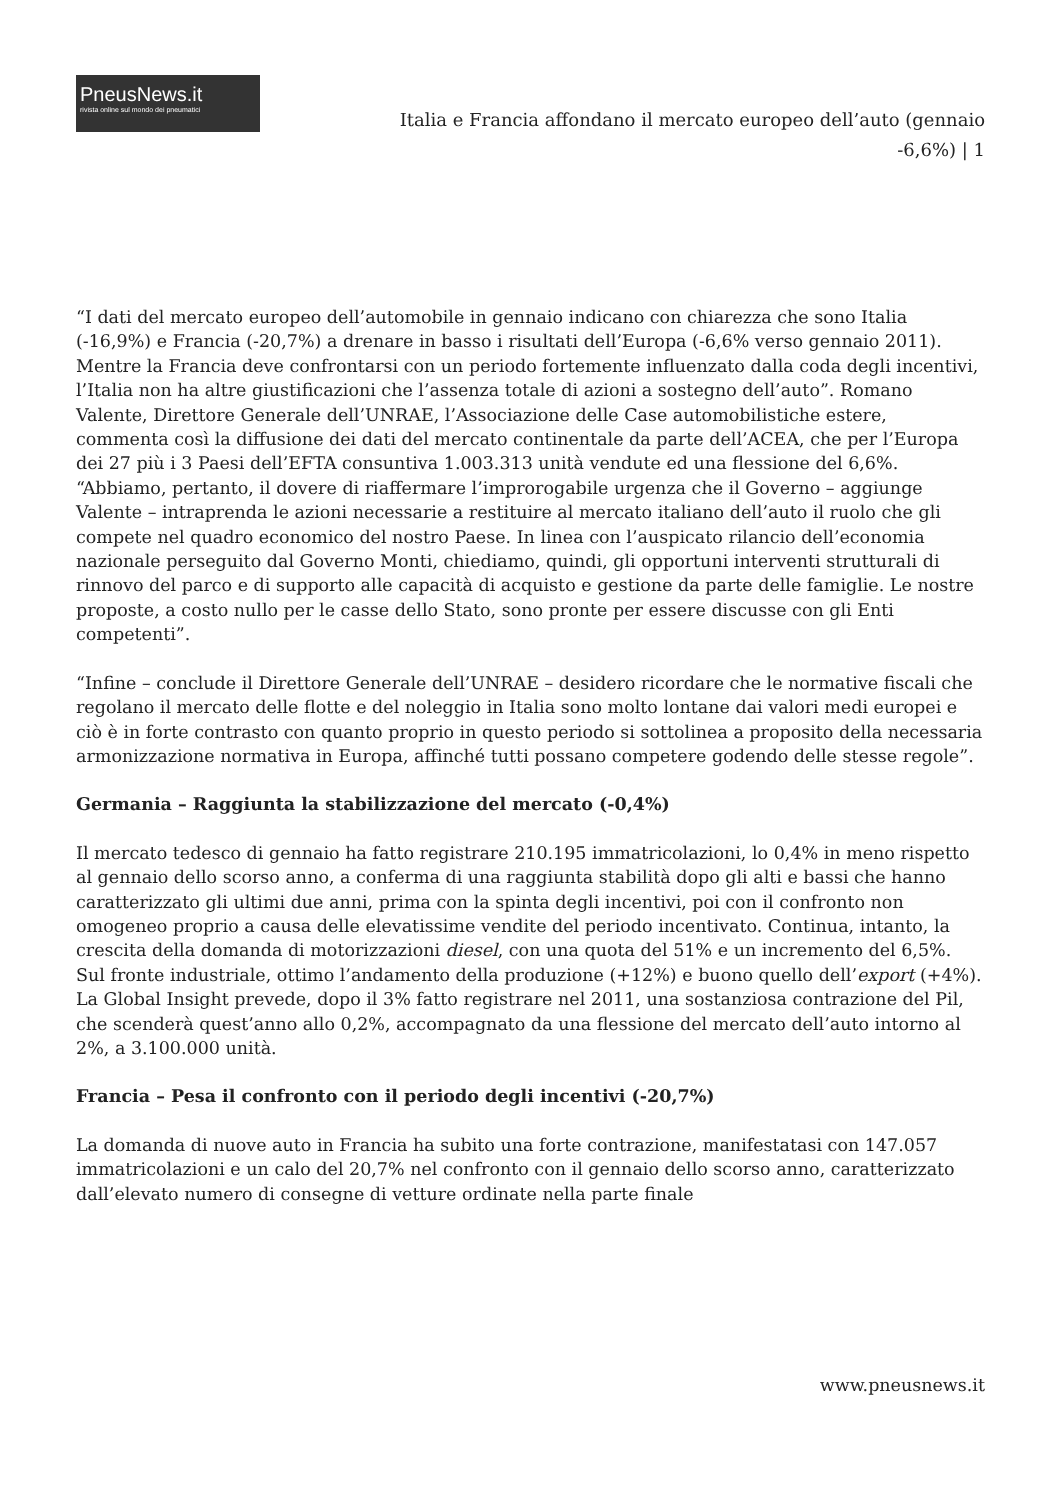PneusNews.it
rivista online sul mondo dei pneumatici
Italia e Francia affondano il mercato europeo dell’auto (gennaio -6,6%) | 1
“I dati del mercato europeo dell’automobile in gennaio indicano con chiarezza che sono Italia (-16,9%) e Francia (-20,7%) a drenare in basso i risultati dell’Europa (-6,6% verso gennaio 2011). Mentre la Francia deve confrontarsi con un periodo fortemente influenzato dalla coda degli incentivi, l’Italia non ha altre giustificazioni che l’assenza totale di azioni a sostegno dell’auto”. Romano Valente, Direttore Generale dell’UNRAE, l’Associazione delle Case automobilistiche estere, commenta così la diffusione dei dati del mercato continentale da parte dell’ACEA, che per l’Europa dei 27 più i 3 Paesi dell’EFTA consuntiva 1.003.313 unità vendute ed una flessione del 6,6%. “Abbiamo, pertanto, il dovere di riaffermare l’improrogabile urgenza che il Governo – aggiunge Valente – intraprenda le azioni necessarie a restituire al mercato italiano dell’auto il ruolo che gli compete nel quadro economico del nostro Paese. In linea con l’auspicato rilancio dell’economia nazionale perseguito dal Governo Monti, chiediamo, quindi, gli opportuni interventi strutturali di rinnovo del parco e di supporto alle capacità di acquisto e gestione da parte delle famiglie. Le nostre proposte, a costo nullo per le casse dello Stato, sono pronte per essere discusse con gli Enti competenti”.
“Infine – conclude il Direttore Generale dell’UNRAE – desidero ricordare che le normative fiscali che regolano il mercato delle flotte e del noleggio in Italia sono molto lontane dai valori medi europei e ciò è in forte contrasto con quanto proprio in questo periodo si sottolinea a proposito della necessaria armonizzazione normativa in Europa, affinché tutti possano competere godendo delle stesse regole”.
Germania – Raggiunta la stabilizzazione del mercato (-0,4%)
Il mercato tedesco di gennaio ha fatto registrare 210.195 immatricolazioni, lo 0,4% in meno rispetto al gennaio dello scorso anno, a conferma di una raggiunta stabilità dopo gli alti e bassi che hanno caratterizzato gli ultimi due anni, prima con la spinta degli incentivi, poi con il confronto non omogeneo proprio a causa delle elevatissime vendite del periodo incentivato. Continua, intanto, la crescita della domanda di motorizzazioni diesel, con una quota del 51% e un incremento del 6,5%. Sul fronte industriale, ottimo l’andamento della produzione (+12%) e buono quello dell’export (+4%). La Global Insight prevede, dopo il 3% fatto registrare nel 2011, una sostanziosa contrazione del Pil, che scenderà quest’anno allo 0,2%, accompagnato da una flessione del mercato dell’auto intorno al 2%, a 3.100.000 unità.
Francia – Pesa il confronto con il periodo degli incentivi (-20,7%)
La domanda di nuove auto in Francia ha subito una forte contrazione, manifestatasi con 147.057 immatricolazioni e un calo del 20,7% nel confronto con il gennaio dello scorso anno, caratterizzato dall’elevato numero di consegne di vetture ordinate nella parte finale
www.pneusnews.it